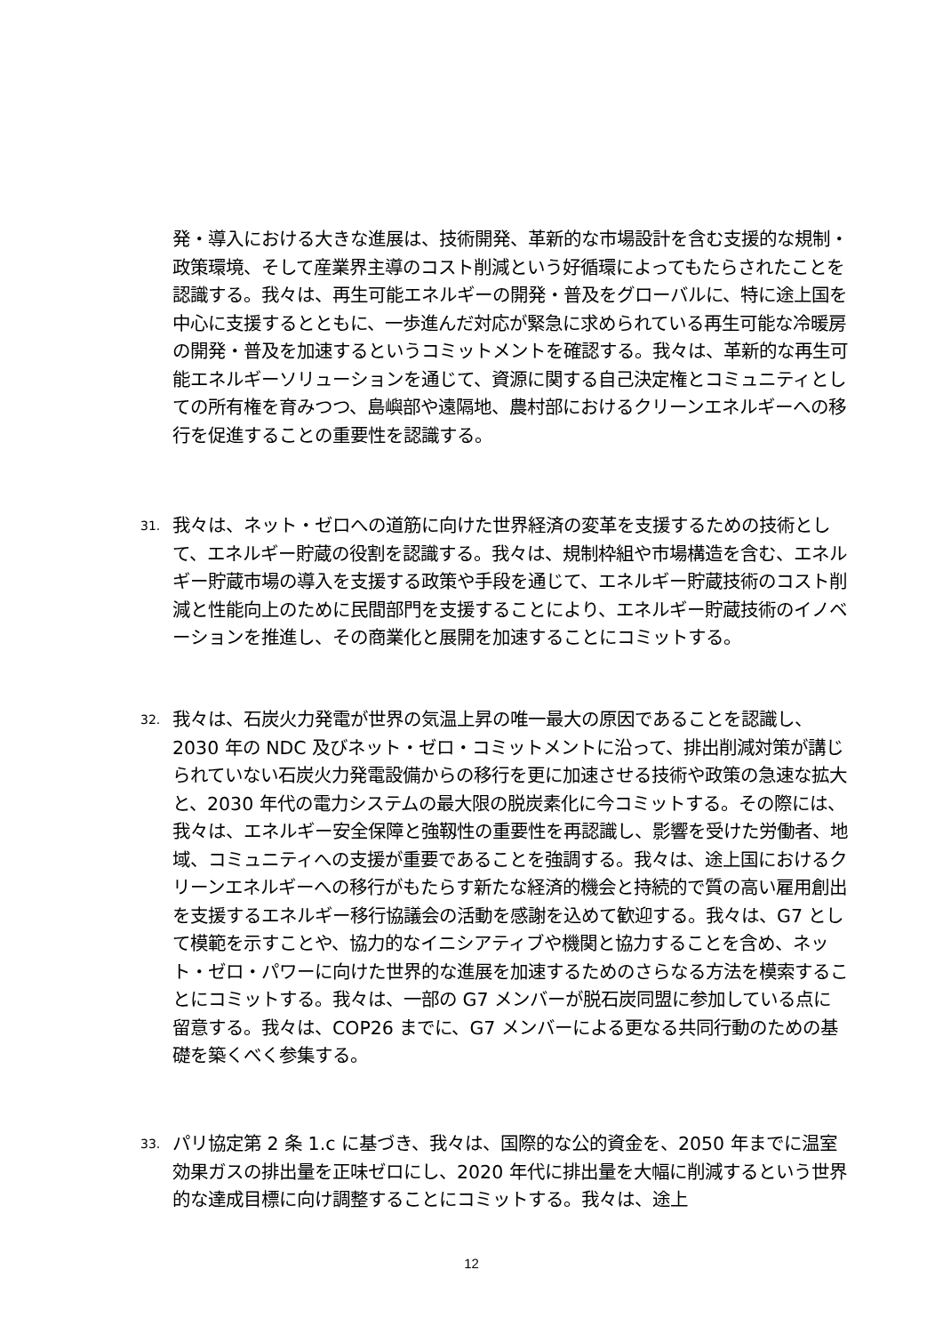発・導入における大きな進展は、技術開発、革新的な市場設計を含む支援的な規制・政策環境、そして産業界主導のコスト削減という好循環によってもたらされたことを認識する。我々は、再生可能エネルギーの開発・普及をグローバルに、特に途上国を中心に支援するとともに、一歩進んだ対応が緊急に求められている再生可能な冷暖房の開発・普及を加速するというコミットメントを確認する。我々は、革新的な再生可能エネルギーソリューションを通じて、資源に関する自己決定権とコミュニティとしての所有権を育みつつ、島嶼部や遠隔地、農村部におけるクリーンエネルギーへの移行を促進することの重要性を認識する。
31. 我々は、ネット・ゼロへの道筋に向けた世界経済の変革を支援するための技術として、エネルギー貯蔵の役割を認識する。我々は、規制枠組や市場構造を含む、エネルギー貯蔵市場の導入を支援する政策や手段を通じて、エネルギー貯蔵技術のコスト削減と性能向上のために民間部門を支援することにより、エネルギー貯蔵技術のイノベーションを推進し、その商業化と展開を加速することにコミットする。
32. 我々は、石炭火力発電が世界の気温上昇の唯一最大の原因であることを認識し、2030 年の NDC 及びネット・ゼロ・コミットメントに沿って、排出削減対策が講じられていない石炭火力発電設備からの移行を更に加速させる技術や政策の急速な拡大と、2030 年代の電力システムの最大限の脱炭素化に今コミットする。その際には、我々は、エネルギー安全保障と強靱性の重要性を再認識し、影響を受けた労働者、地域、コミュニティへの支援が重要であることを強調する。我々は、途上国におけるクリーンエネルギーへの移行がもたらす新たな経済的機会と持続的で質の高い雇用創出を支援するエネルギー移行協議会の活動を感謝を込めて歓迎する。我々は、G7 として模範を示すことや、協力的なイニシアティブや機関と協力することを含め、ネット・ゼロ・パワーに向けた世界的な進展を加速するためのさらなる方法を模索することにコミットする。我々は、一部の G7 メンバーが脱石炭同盟に参加している点に留意する。我々は、COP26 までに、G7 メンバーによる更なる共同行動のための基礎を築くべく参集する。
33. パリ協定第 2 条 1.c に基づき、我々は、国際的な公的資金を、2050 年までに温室効果ガスの排出量を正味ゼロにし、2020 年代に排出量を大幅に削減するという世界的な達成目標に向け調整することにコミットする。我々は、途上
12